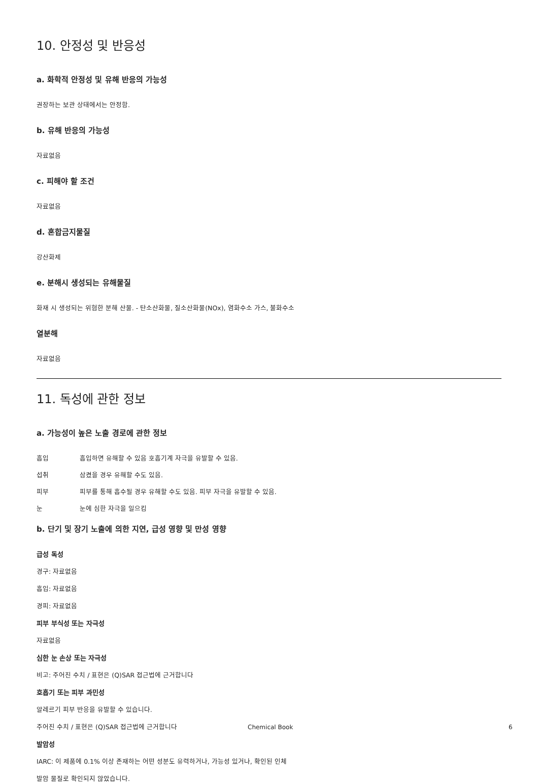10. 안정성 및 반응성
a. 화학적 안정성 및 유해 반응의 가능성
권장하는 보관 상태에서는 안정함.
b. 유해 반응의 가능성
자료없음
c. 피해야 할 조건
자료없음
d. 혼합금지물질
강산화제
e. 분해시 생성되는 유해물질
화재 시 생성되는 위험한 분해 산물. - 탄소산화물, 질소산화물(NOx), 염화수소 가스, 불화수소
열분해
자료없음
11. 독성에 관한 정보
a. 가능성이 높은 노출 경로에 관한 정보
흡입 흡입하면 유해할 수 있음 호흡기계 자극을 유발할 수 있음.
섭취 삼켰을 경우 유해할 수도 있음.
피부 피부를 통해 흡수될 경우 유해할 수도 있음. 피부 자극을 유발할 수 있음.
눈 눈에 심한 자극을 일으킴
b. 단기 및 장기 노출에 의한 지연, 급성 영향 및 만성 영향
급성 독성
경구: 자료없음
흡입: 자료없음
경피: 자료없음
피부 부식성 또는 자극성
자료없음
심한 눈 손상 또는 자극성
비고: 주어진 수치 / 표현은 (Q)SAR 접근법에 근거합니다
호흡기 또는 피부 과민성
알레르기 피부 반응을 유발할 수 있습니다.
주어진 수치 / 표현은 (Q)SAR 접근법에 근거합니다
발암성
IARC: 이 제품에 0.1% 이상 존재하는 어떤 성분도 유력하거나, 가능성 있거나, 확인된 인체
발암 물질로 확인되지 않았습니다.
Chemical Book 6